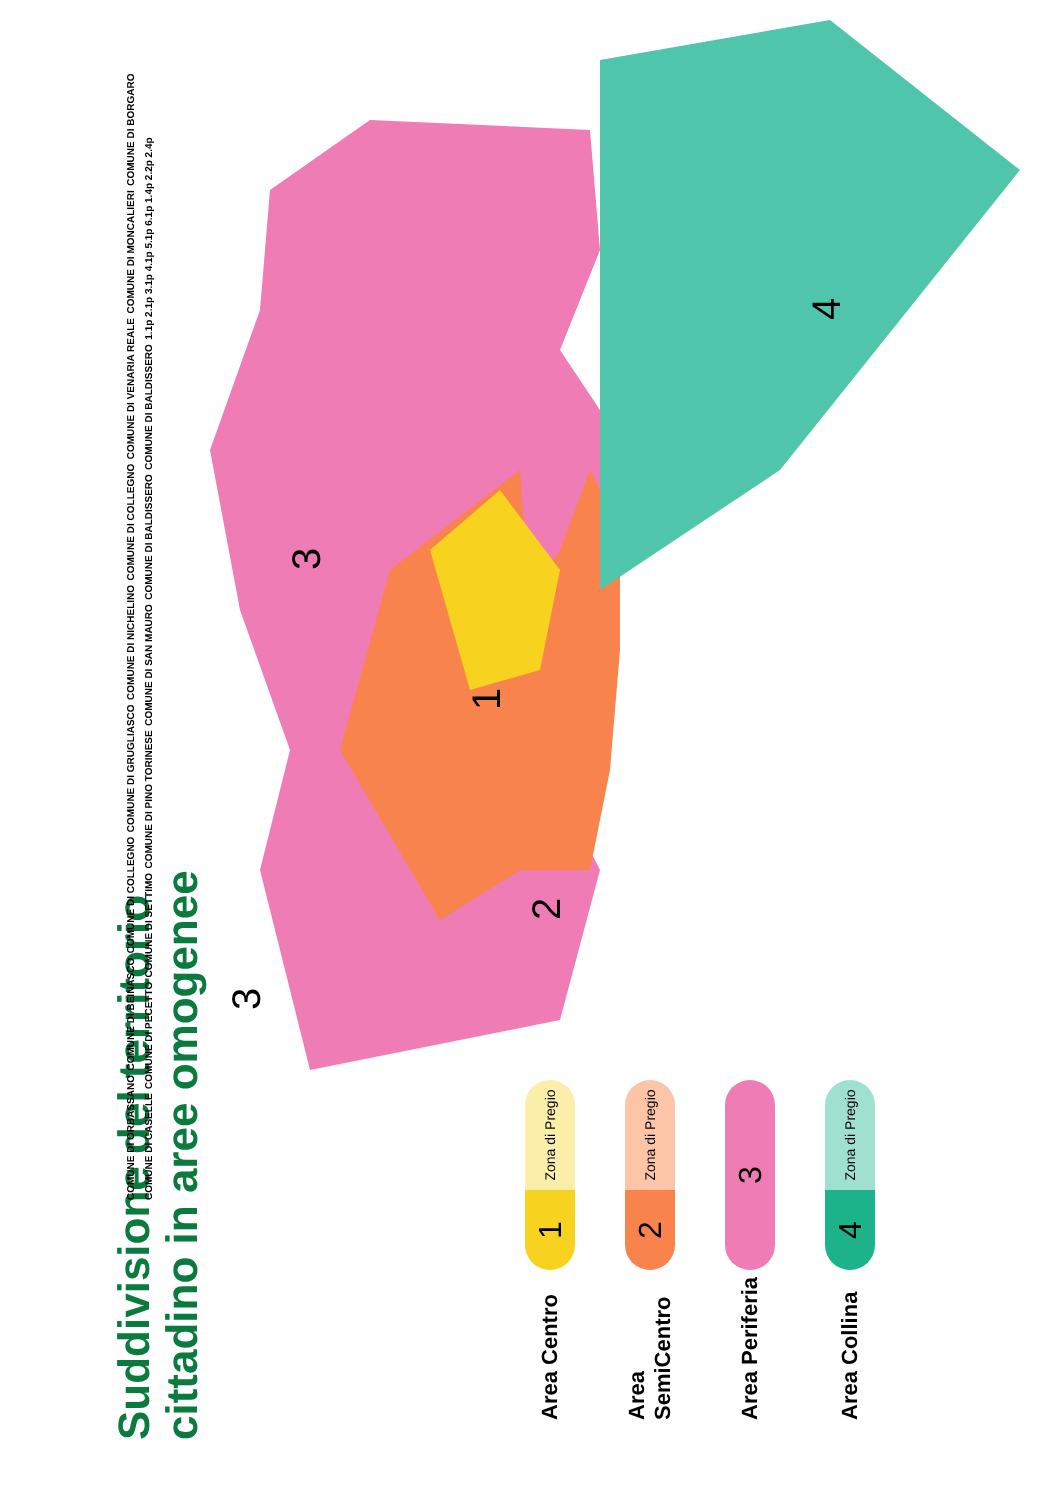Suddivisione del territorio cittadino in aree omogenee
Area Centro
1 Zona di Pregio
Area SemiCentro
2 Zona di Pregio
Area Periferia
3
Area Collina
4 Zona di Pregio
1
2
3
3
4
COMUNE DI ORBASSANO COMUNE DI BEINASCO COMUNE DI COLLEGNO COMUNE DI GRUGLIASCO COMUNE DI NICHELINO COMUNE DI COLLEGNO COMUNE DI VENARIA REALE COMUNE DI MONCALIERI COMUNE DI BORGARO COMUNE DI CASELLE COMUNE DI PECETTO COMUNE DI SETTIMO COMUNE DI PINO TORINESE COMUNE DI SAN MAURO COMUNE DI BALDISSERO COMUNE DI BALDISSERO 1.1p 2.1p 3.1p 4.1p 5.1p 6.1p 1.4p 2.2p 2.4p